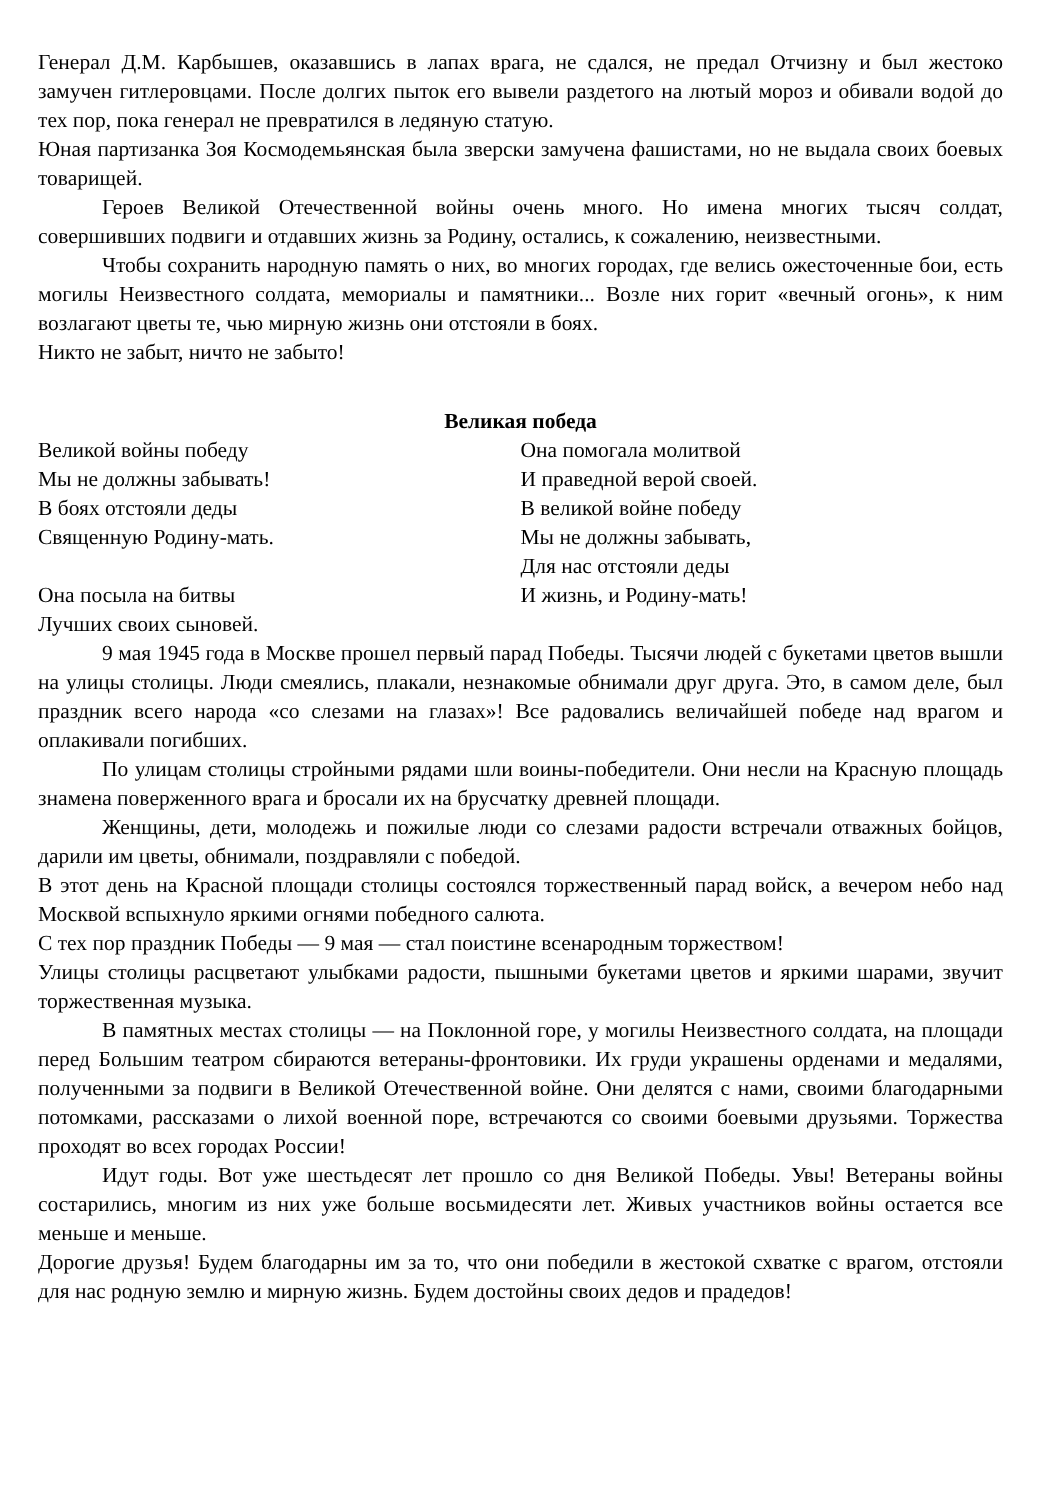Генерал Д.М. Карбышев, оказавшись в лапах врага, не сдался, не предал Отчизну и был жестоко замучен гитлеровцами. После долгих пыток его вывели раздетого на лютый мороз и обивали водой до тех пор, пока генерал не превратился в ледяную статую.
Юная партизанка Зоя Космодемьянская была зверски замучена фашистами, но не выдала своих боевых товарищей.
Героев Великой Отечественной войны очень много. Но имена многих тысяч солдат, совершивших подвиги и отдавших жизнь за Родину, остались, к сожалению, неизвестными.
Чтобы сохранить народную память о них, во многих городах, где велись ожесточенные бои, есть могилы Неизвестного солдата, мемориалы и памятники... Возле них горит «вечный огонь», к ним возлагают цветы те, чью мирную жизнь они отстояли в боях.
Никто не забыт, ничто не забыто!
Великая победа
Великой войны победу
Мы не должны забывать!
В боях отстояли деды
Священную Родину-мать.
Она посыла на битвы
Лучших своих сыновей.
Она помогала молитвой
И праведной верой своей.
В великой войне победу
Мы не должны забывать,
Для нас отстояли деды
И жизнь, и Родину-мать!
9 мая 1945 года в Москве прошел первый парад Победы. Тысячи людей с букетами цветов вышли на улицы столицы. Люди смеялись, плакали, незнакомые обнимали друг друга. Это, в самом деле, был праздник всего народа «со слезами на глазах»! Все радовались величайшей победе над врагом и оплакивали погибших.
По улицам столицы стройными рядами шли воины-победители. Они несли на Красную площадь знамена поверженного врага и бросали их на брусчатку древней площади.
Женщины, дети, молодежь и пожилые люди со слезами радости встречали отважных бойцов, дарили им цветы, обнимали, поздравляли с победой.
В этот день на Красной площади столицы состоялся торжественный парад войск, а вечером небо над Москвой вспыхнуло яркими огнями победного салюта.
С тех пор праздник Победы — 9 мая — стал поистине всенародным торжеством!
Улицы столицы расцветают улыбками радости, пышными букетами цветов и яркими шарами, звучит торжественная музыка.
В памятных местах столицы — на Поклонной горе, у могилы Неизвестного солдата, на площади перед Большим театром сбираются ветераны-фронтовики. Их груди украшены орденами и медалями, полученными за подвиги в Великой Отечественной войне. Они делятся с нами, своими благодарными потомками, рассказами о лихой военной поре, встречаются со своими боевыми друзьями. Торжества проходят во всех городах России!
Идут годы. Вот уже шестьдесят лет прошло со дня Великой Победы. Увы! Ветераны войны состарились, многим из них уже больше восьмидесяти лет. Живых участников войны остается все меньше и меньше.
Дорогие друзья! Будем благодарны им за то, что они победили в жестокой схватке с врагом, отстояли для нас родную землю и мирную жизнь. Будем достойны своих дедов и прадедов!